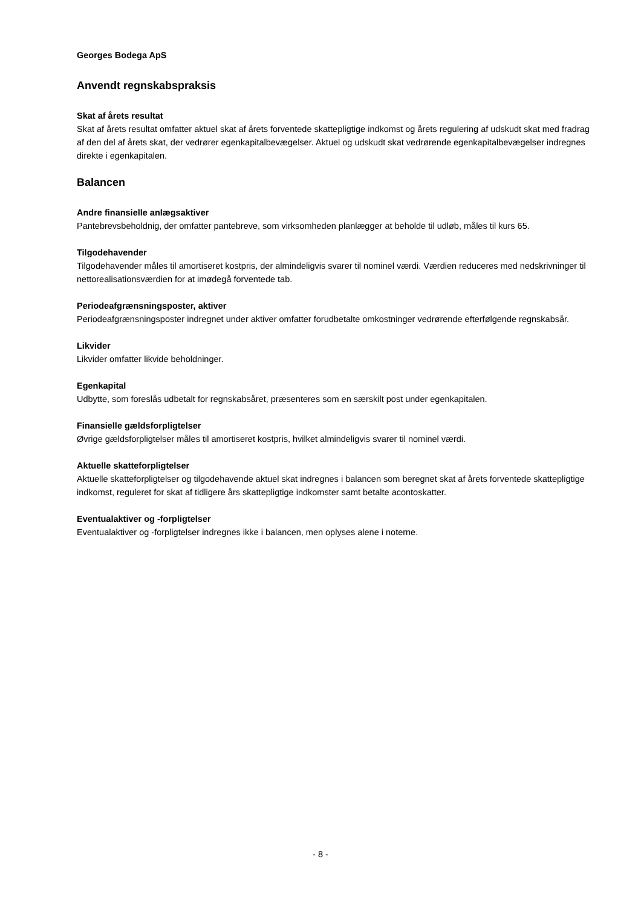Georges Bodega ApS
Anvendt regnskabspraksis
Skat af årets resultat
Skat af årets resultat omfatter aktuel skat af årets forventede skattepligtige indkomst og årets regulering af udskudt skat med fradrag af den del af årets skat, der vedrører egenkapitalbevægelser. Aktuel og udskudt skat vedrørende egenkapitalbevægelser indregnes direkte i egenkapitalen.
Balancen
Andre finansielle anlægsaktiver
Pantebrevsbeholdnig, der omfatter pantebreve, som virksomheden planlægger at beholde til udløb, måles til kurs 65.
Tilgodehavender
Tilgodehavender måles til amortiseret kostpris, der almindeligvis svarer til nominel værdi. Værdien reduceres med nedskrivninger til nettorealisationsværdien for at imødegå forventede tab.
Periodeafgrænsningsposter, aktiver
Periodeafgrænsningsposter indregnet under aktiver omfatter forudbetalte omkostninger vedrørende efterfølgende regnskabsår.
Likvider
Likvider omfatter likvide beholdninger.
Egenkapital
Udbytte, som foreslås udbetalt for regnskabsåret, præsenteres som en særskilt post under egenkapitalen.
Finansielle gældsforpligtelser
Øvrige gældsforpligtelser måles til amortiseret kostpris, hvilket almindeligvis svarer til nominel værdi.
Aktuelle skatteforpligtelser
Aktuelle skatteforpligtelser og tilgodehavende aktuel skat indregnes i balancen som beregnet skat af årets forventede skattepligtige indkomst, reguleret for skat af tidligere års skattepligtige indkomster samt betalte acontoskatter.
Eventualaktiver og -forpligtelser
Eventualaktiver og -forpligtelser indregnes ikke i balancen, men oplyses alene i noterne.
- 8 -